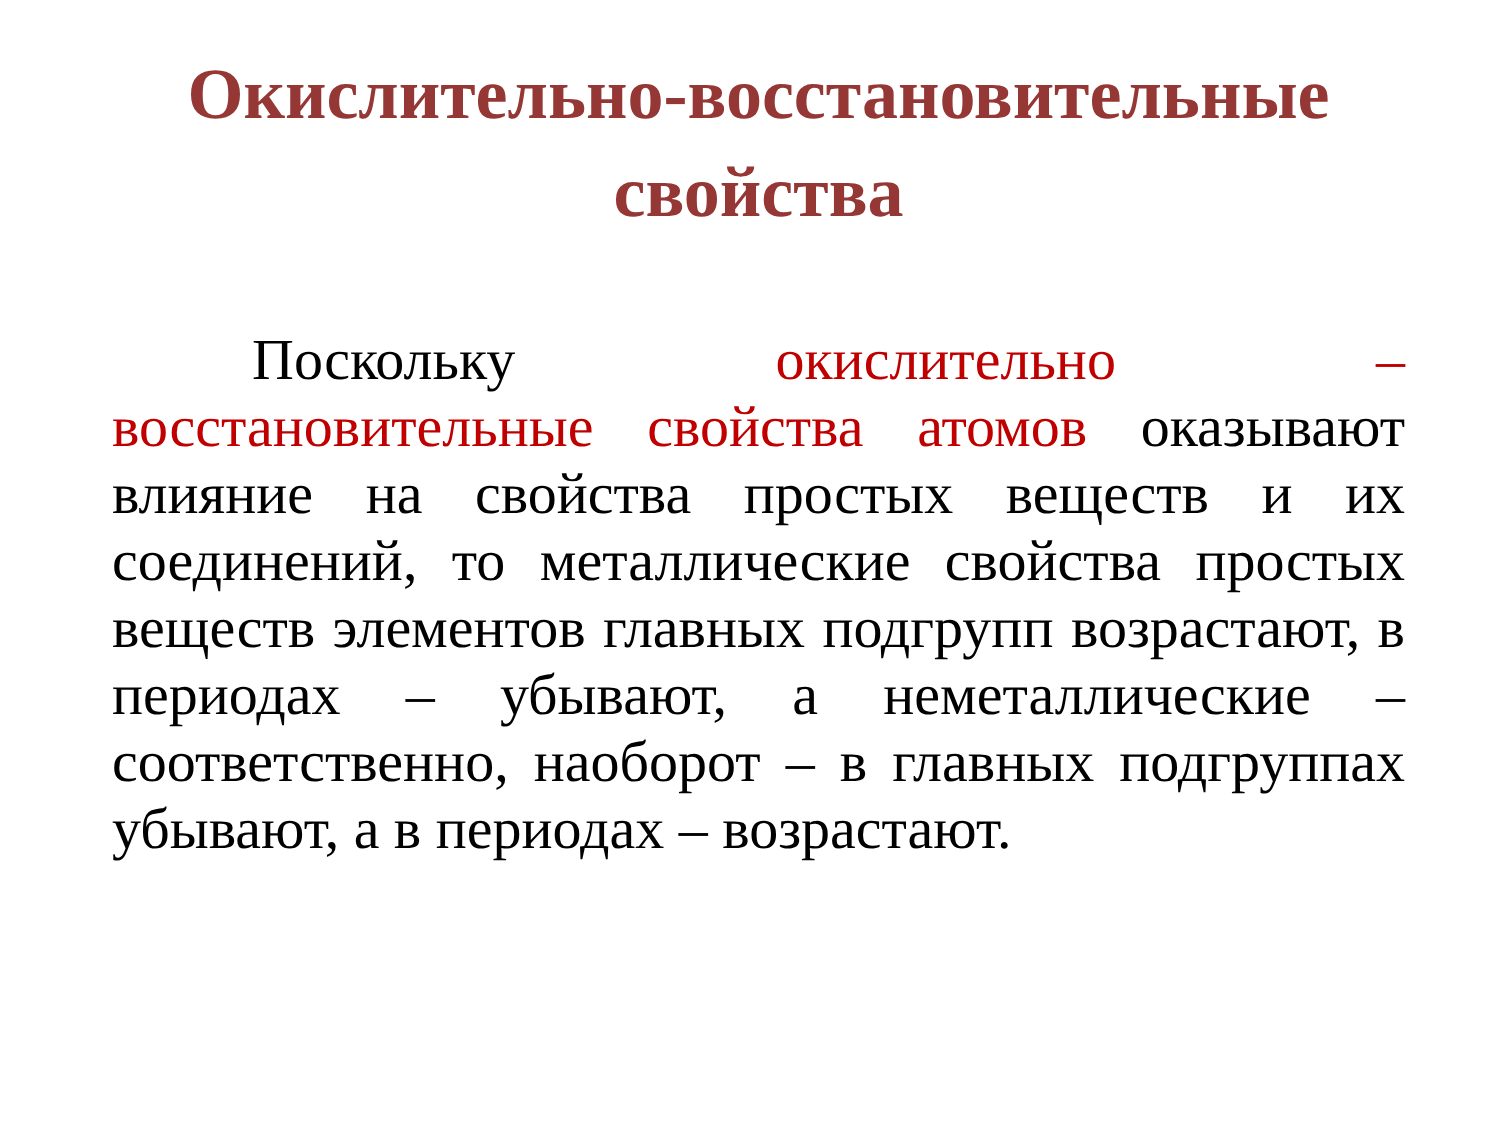Окислительно-восстановительные свойства
Поскольку окислительно – восстановительные свойства атомов оказывают влияние на свойства простых веществ и их соединений, то металлические свойства простых веществ элементов главных подгрупп возрастают, в периодах – убывают, а неметаллические – соответственно, наоборот – в главных подгруппах убывают, а в периодах – возрастают.